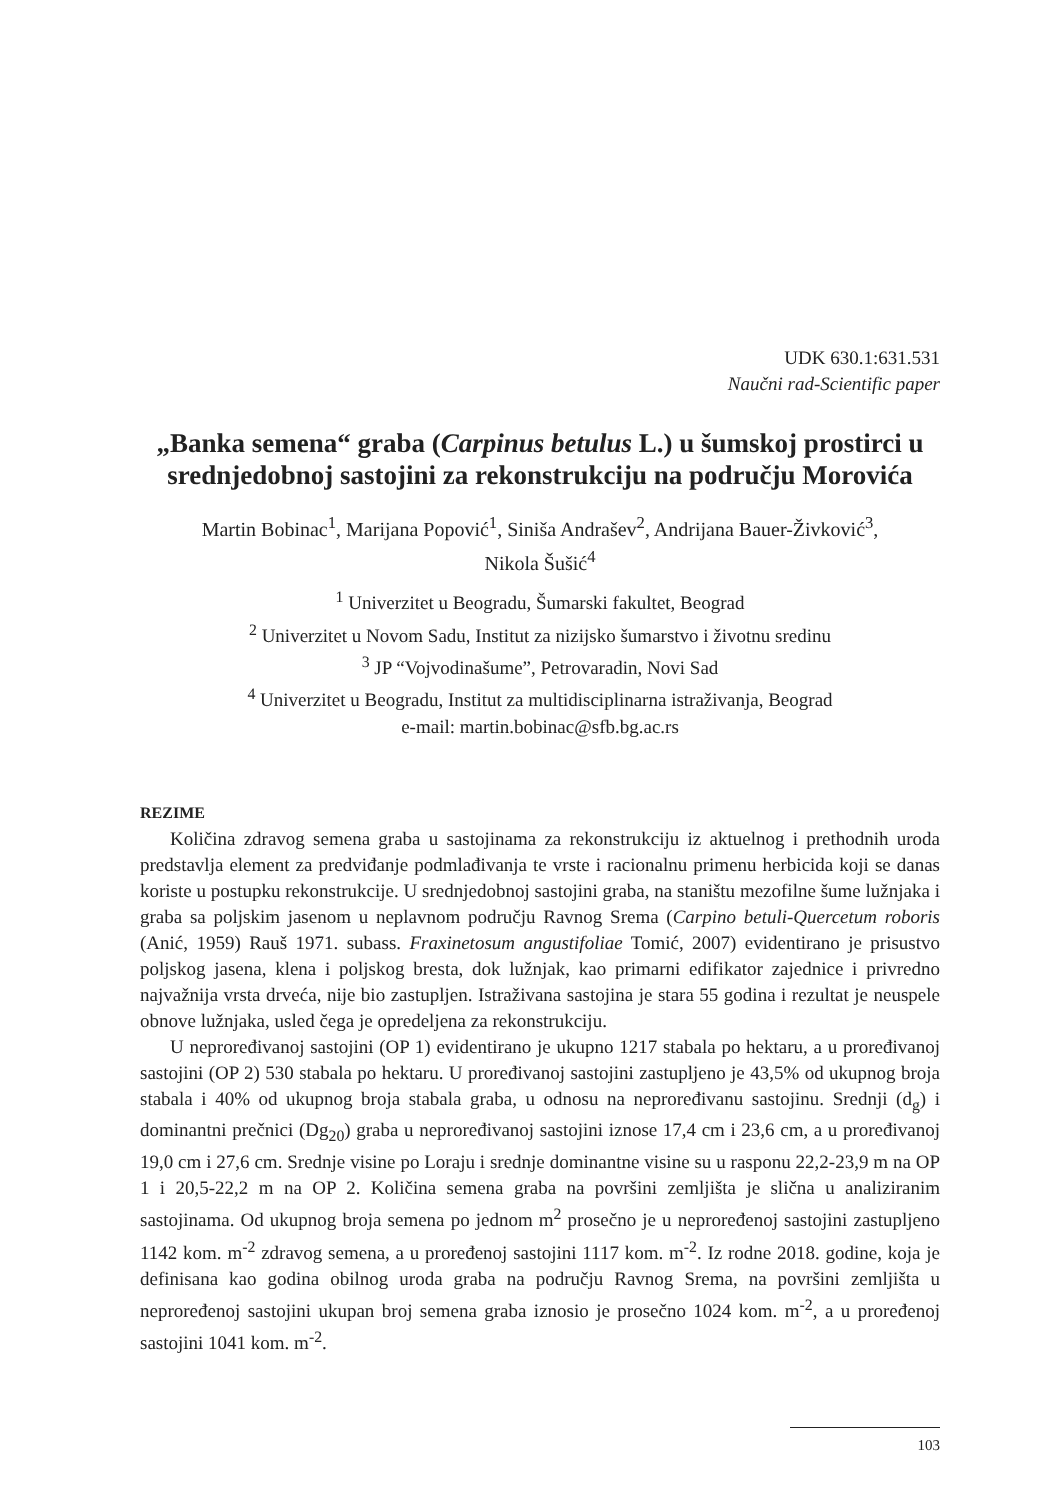UDK 630.1:631.531
Naučni rad-Scientific paper
„Banka semena“ graba (Carpinus betulus L.) u šumskoj prostirci u srednjedobnoj sastojini za rekonstrukciju na području Morovića
Martin Bobinac<sup>1</sup>, Marijana Popović<sup>1</sup>, Siniša Andrašev<sup>2</sup>, Andrijana Bauer-Živković<sup>3</sup>,
Nikola Šušić<sup>4</sup>
<sup>1</sup> Univerzitet u Beogradu, Šumarski fakultet, Beograd
<sup>2</sup> Univerzitet u Novom Sadu, Institut za nizijsko šumarstvo i životnu sredinu
<sup>3</sup> JP “Vojvodinašume”, Petrovaradin, Novi Sad
<sup>4</sup> Univerzitet u Beogradu, Institut za multidisciplinarna istraživanja, Beograd
e-mail: martin.bobinac@sfb.bg.ac.rs
REZIME
Količina zdravog semena graba u sastojinama za rekonstrukciju iz aktuelnog i prethodnih uroda predstavlja element za predviđanje podmlađivanja te vrste i racionalnu primenu herbicida koji se danas koriste u postupku rekonstrukcije. U srednjedobnoj sastojini graba, na staništu mezofilne šume lužnjaka i graba sa poljskim jasenom u neplavnom području Ravnog Srema (Carpino betuli-Quercetum roboris (Anić, 1959) Rauš 1971. subass. Fraxinetosum angustifoliae Tomić, 2007) evidentirano je prisustvo poljskog jasena, klena i poljskog bresta, dok lužnjak, kao primarni edifikator zajednice i privredno najvažnija vrsta drveća, nije bio zastupljen. Istraživana sastojina je stara 55 godina i rezultat je neuspele obnove lužnjaka, usled čega je opredeljena za rekonstrukciju.
U neproređivanoj sastojini (OP 1) evidentirano je ukupno 1217 stabala po hektaru, a u proređivanoj sastojini (OP 2) 530 stabala po hektaru. U proređivanoj sastojini zastupljeno je 43,5% od ukupnog broja stabala i 40% od ukupnog broja stabala graba, u odnosu na neproređivanu sastojinu. Srednji (d<sub>g</sub>) i dominantni prečnici (Dg<sub>20</sub>) graba u neproređivanoj sastojini iznose 17,4 cm i 23,6 cm, a u proređivanoj 19,0 cm i 27,6 cm. Srednje visine po Loraju i srednje dominantne visine su u rasponu 22,2-23,9 m na OP 1 i 20,5-22,2 m na OP 2. Količina semena graba na površini zemljišta je slična u analiziranim sastojinama. Od ukupnog broja semena po jednom m<sup>2</sup> prosečno je u neproređenoj sastojini zastupljeno 1142 kom. m<sup>-2</sup> zdravog semena, a u proređenoj sastojini 1117 kom. m<sup>-2</sup>. Iz rodne 2018. godine, koja je definisana kao godina obilnog uroda graba na području Ravnog Srema, na površini zemljišta u neproređenoj sastojini ukupan broj semena graba iznosio je prosečno 1024 kom. m<sup>-2</sup>, a u proređenoj sastojini 1041 kom. m<sup>-2</sup>.
103